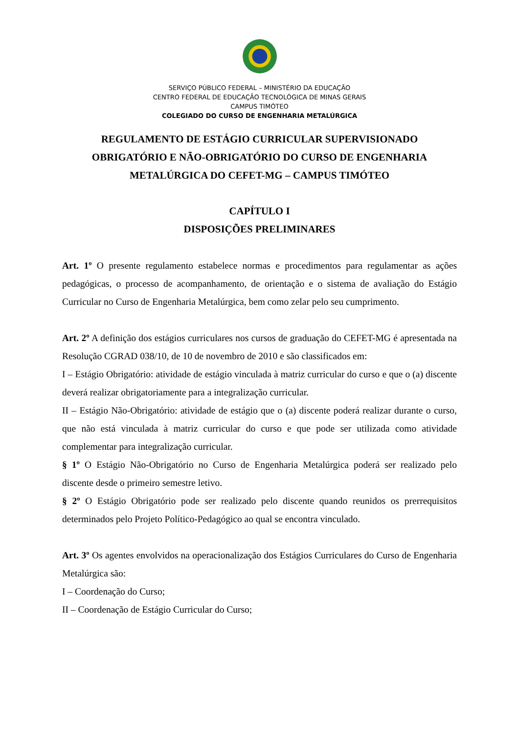SERVIÇO PÚBLICO FEDERAL – MINISTÉRIO DA EDUCAÇÃO
CENTRO FEDERAL DE EDUCAÇÃO TECNOLÓGICA DE MINAS GERAIS
CAMPUS TIMÓTEO
COLEGIADO DO CURSO DE ENGENHARIA METALÚRGICA
REGULAMENTO DE ESTÁGIO CURRICULAR SUPERVISIONADO
OBRIGATÓRIO E NÃO-OBRIGATÓRIO DO CURSO DE ENGENHARIA
METALÚRGICA DO CEFET-MG – CAMPUS TIMÓTEO
CAPÍTULO I
DISPOSIÇÕES PRELIMINARES
Art. 1º O presente regulamento estabelece normas e procedimentos para regulamentar as ações pedagógicas, o processo de acompanhamento, de orientação e o sistema de avaliação do Estágio Curricular no Curso de Engenharia Metalúrgica, bem como zelar pelo seu cumprimento.
Art. 2º A definição dos estágios curriculares nos cursos de graduação do CEFET-MG é apresentada na Resolução CGRAD 038/10, de 10 de novembro de 2010 e são classificados em:
I – Estágio Obrigatório: atividade de estágio vinculada à matriz curricular do curso e que o (a) discente deverá realizar obrigatoriamente para a integralização curricular.
II – Estágio Não-Obrigatório: atividade de estágio que o (a) discente poderá realizar durante o curso, que não está vinculada à matriz curricular do curso e que pode ser utilizada como atividade complementar para integralização curricular.
§ 1º O Estágio Não-Obrigatório no Curso de Engenharia Metalúrgica poderá ser realizado pelo discente desde o primeiro semestre letivo.
§ 2º O Estágio Obrigatório pode ser realizado pelo discente quando reunidos os prerrequisitos determinados pelo Projeto Político-Pedagógico ao qual se encontra vinculado.
Art. 3º Os agentes envolvidos na operacionalização dos Estágios Curriculares do Curso de Engenharia Metalúrgica são:
I – Coordenação do Curso;
II – Coordenação de Estágio Curricular do Curso;